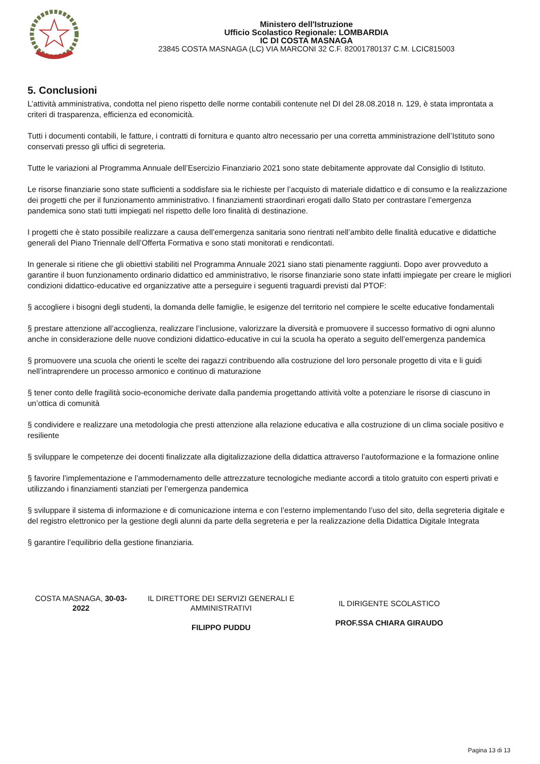Ministero dell'Istruzione
Ufficio Scolastico Regionale: LOMBARDIA
IC DI COSTA MASNAGA
23845 COSTA MASNAGA (LC) VIA MARCONI 32 C.F. 82001780137 C.M. LCIC815003
5. Conclusioni
L’attività amministrativa, condotta nel pieno rispetto delle norme contabili contenute nel DI del 28.08.2018 n. 129, è stata improntata a criteri di trasparenza, efficienza ed economicità.
Tutti i documenti contabili, le fatture, i contratti di fornitura e quanto altro necessario per una corretta amministrazione dell’Istituto sono conservati presso gli uffici di segreteria.
Tutte le variazioni al Programma Annuale dell’Esercizio Finanziario 2021 sono state debitamente approvate dal Consiglio di Istituto.
Le risorse finanziarie sono state sufficienti a soddisfare sia le richieste per l’acquisto di materiale didattico e di consumo e la realizzazione dei progetti che per il funzionamento amministrativo. I finanziamenti straordinari erogati dallo Stato per contrastare l’emergenza pandemica sono stati tutti impiegati nel rispetto delle loro finalità di destinazione.
I progetti che è stato possibile realizzare a causa dell’emergenza sanitaria sono rientrati nell’ambito delle finalità educative e didattiche generali del Piano Triennale dell’Offerta Formativa e sono stati monitorati e rendicontati.
In generale si ritiene che gli obiettivi stabiliti nel Programma Annuale 2021 siano stati pienamente raggiunti. Dopo aver provveduto a garantire il buon funzionamento ordinario didattico ed amministrativo, le risorse finanziarie sono state infatti impiegate per creare le migliori condizioni didattico-educative ed organizzative atte a perseguire i seguenti traguardi previsti dal PTOF:
§ accogliere i bisogni degli studenti, la domanda delle famiglie, le esigenze del territorio nel compiere le scelte educative fondamentali
§ prestare attenzione all’accoglienza, realizzare l’inclusione, valorizzare la diversità e promuovere il successo formativo di ogni alunno anche in considerazione delle nuove condizioni didattico-educative in cui la scuola ha operato a seguito dell’emergenza pandemica
§ promuovere una scuola che orienti le scelte dei ragazzi contribuendo alla costruzione del loro personale progetto di vita e li guidi nell’intraprendere un processo armonico e continuo di maturazione
§ tener conto delle fragilità socio-economiche derivate dalla pandemia progettando attività volte a potenziare le risorse di ciascuno in un’ottica di comunità
§ condividere e realizzare una metodologia che presti attenzione alla relazione educativa e alla costruzione di un clima sociale positivo e resiliente
§ sviluppare le competenze dei docenti finalizzate alla digitalizzazione della didattica attraverso l’autoformazione e la formazione online
§ favorire l’implementazione e l’ammodernamento delle attrezzature tecnologiche mediante accordi a titolo gratuito con esperti privati e utilizzando i finanziamenti stanziati per l’emergenza pandemica
§ sviluppare il sistema di informazione e di comunicazione interna e con l’esterno implementando l’uso del sito, della segreteria digitale e del registro elettronico per la gestione degli alunni da parte della segreteria e per la realizzazione della Didattica Digitale Integrata
§ garantire l’equilibrio della gestione finanziaria.
COSTA MASNAGA, 30-03-
2022
IL DIRETTORE DEI SERVIZI GENERALI E AMMINISTRATIVI
FILIPPO PUDDU
IL DIRIGENTE SCOLASTICO
PROF.SSA CHIARA GIRAUDO
Pagina 13 di 13